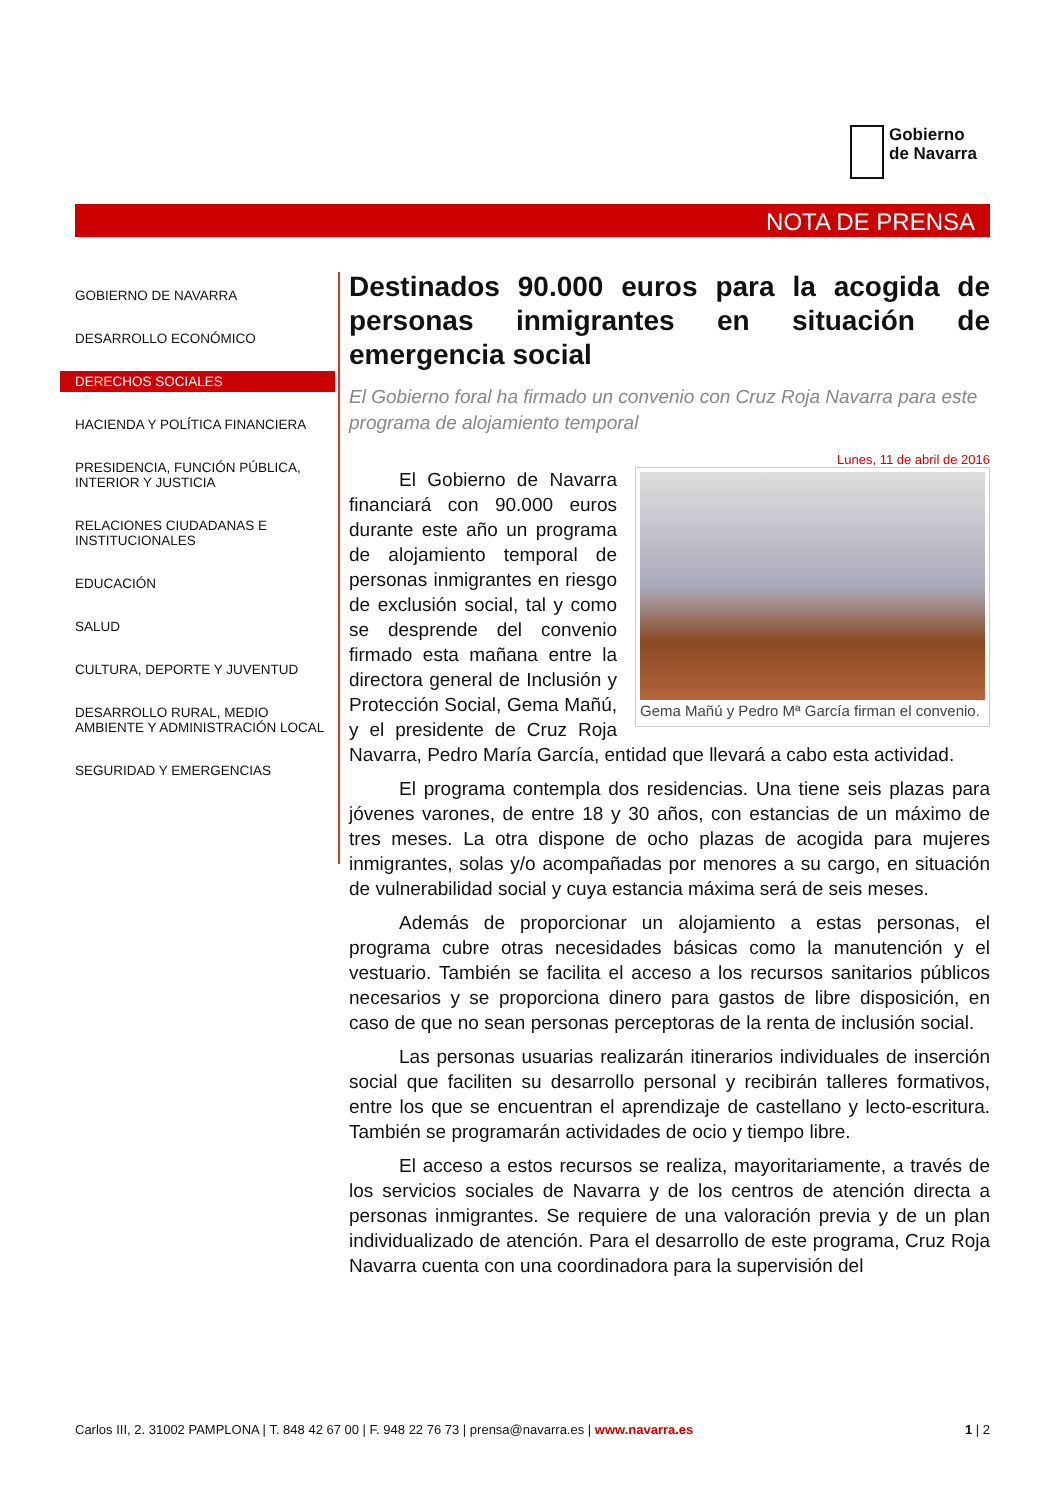Gobierno
de Navarra
NOTA DE PRENSA
GOBIERNO DE NAVARRA
DESARROLLO ECONÓMICO
DERECHOS SOCIALES
HACIENDA Y POLÍTICA FINANCIERA
PRESIDENCIA, FUNCIÓN PÚBLICA, INTERIOR Y JUSTICIA
RELACIONES CIUDADANAS E INSTITUCIONALES
EDUCACIÓN
SALUD
CULTURA, DEPORTE Y JUVENTUD
DESARROLLO RURAL, MEDIO AMBIENTE Y ADMINISTRACIÓN LOCAL
SEGURIDAD Y EMERGENCIAS
Destinados 90.000 euros para la acogida de personas inmigrantes en situación de emergencia social
El Gobierno foral ha firmado un convenio con Cruz Roja Navarra para este programa de alojamiento temporal
Lunes, 11 de abril de 2016
Gema Mañú y Pedro Mª García firman el convenio.
El Gobierno de Navarra financiará con 90.000 euros durante este año un programa de alojamiento temporal de personas inmigrantes en riesgo de exclusión social, tal y como se desprende del convenio firmado esta mañana entre la directora general de Inclusión y Protección Social, Gema Mañú, y el presidente de Cruz Roja Navarra, Pedro María García, entidad que llevará a cabo esta actividad.
El programa contempla dos residencias. Una tiene seis plazas para jóvenes varones, de entre 18 y 30 años, con estancias de un máximo de tres meses. La otra dispone de ocho plazas de acogida para mujeres inmigrantes, solas y/o acompañadas por menores a su cargo, en situación de vulnerabilidad social y cuya estancia máxima será de seis meses.
Además de proporcionar un alojamiento a estas personas, el programa cubre otras necesidades básicas como la manutención y el vestuario. También se facilita el acceso a los recursos sanitarios públicos necesarios y se proporciona dinero para gastos de libre disposición, en caso de que no sean personas perceptoras de la renta de inclusión social.
Las personas usuarias realizarán itinerarios individuales de inserción social que faciliten su desarrollo personal y recibirán talleres formativos, entre los que se encuentran el aprendizaje de castellano y lecto-escritura. También se programarán actividades de ocio y tiempo libre.
El acceso a estos recursos se realiza, mayoritariamente, a través de los servicios sociales de Navarra y de los centros de atención directa a personas inmigrantes. Se requiere de una valoración previa y de un plan individualizado de atención. Para el desarrollo de este programa, Cruz Roja Navarra cuenta con una coordinadora para la supervisión del
Carlos III, 2. 31002 PAMPLONA | T. 848 42 67 00 | F. 948 22 76 73 | prensa@navarra.es | www.navarra.es 1 | 2